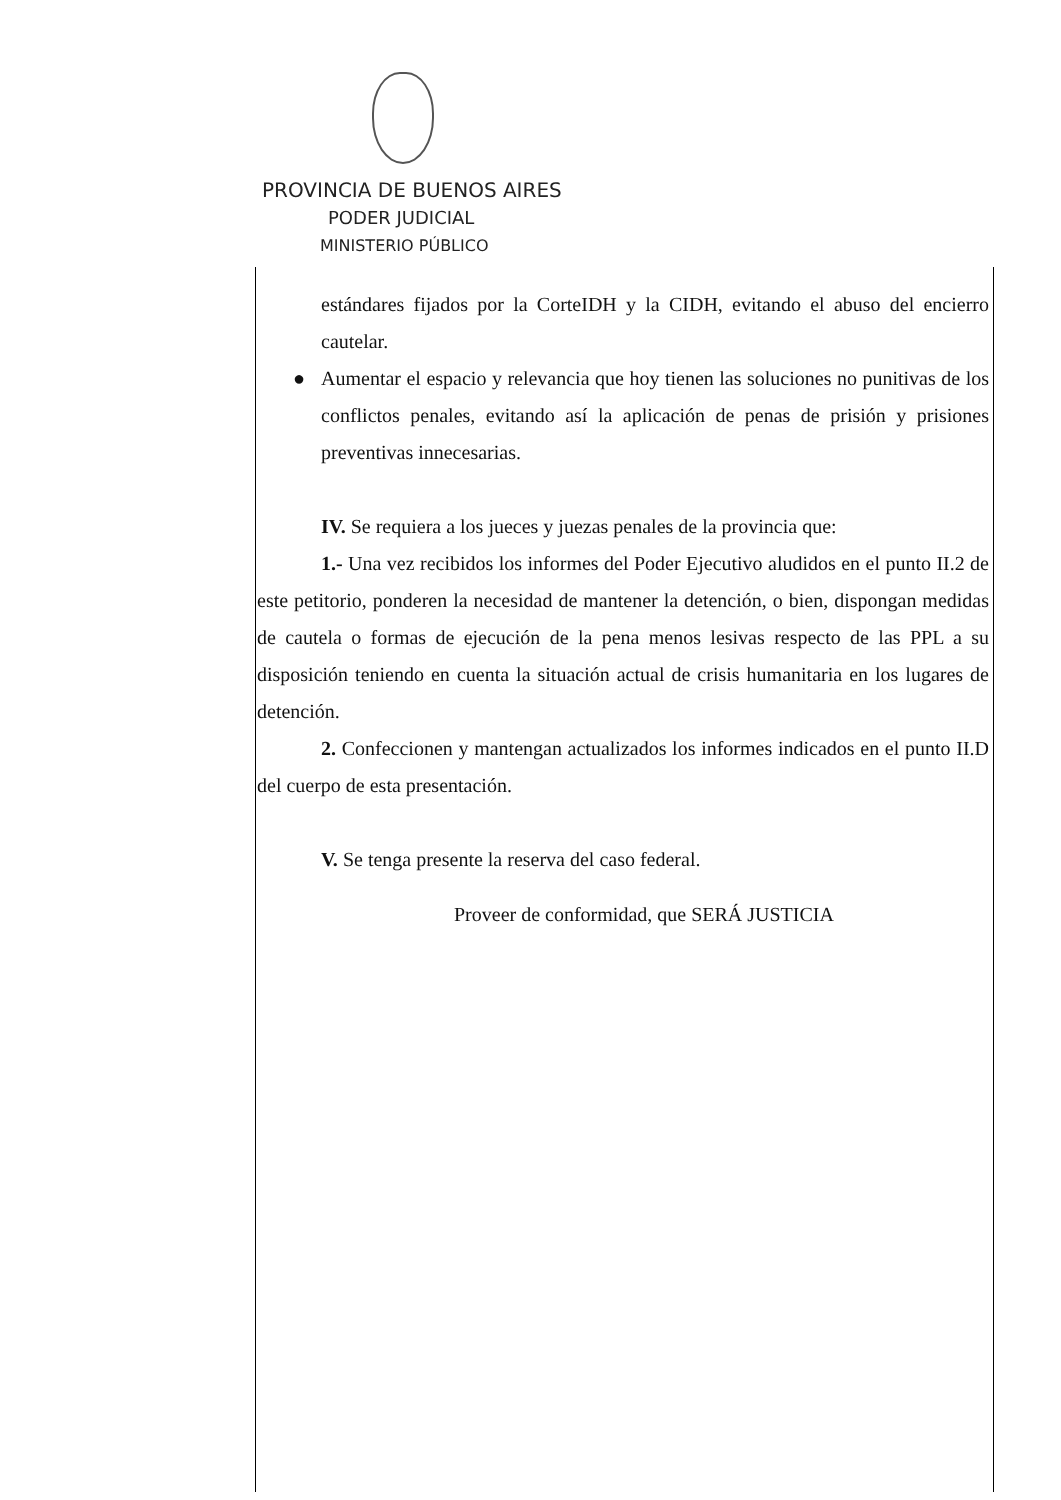PROVINCIA DE BUENOS AIRES
PODER JUDICIAL
MINISTERIO PÚBLICO
estándares fijados por la CorteIDH y la CIDH, evitando el abuso del encierro cautelar.
● Aumentar el espacio y relevancia que hoy tienen las soluciones no punitivas de los conflictos penales, evitando así la aplicación de penas de prisión y prisiones preventivas innecesarias.
IV. Se requiera a los jueces y juezas penales de la provincia que:
1.- Una vez recibidos los informes del Poder Ejecutivo aludidos en el punto II.2 de este petitorio, ponderen la necesidad de mantener la detención, o bien, dispongan medidas de cautela o formas de ejecución de la pena menos lesivas respecto de las PPL a su disposición teniendo en cuenta la situación actual de crisis humanitaria en los lugares de detención.
2. Confeccionen y mantengan actualizados los informes indicados en el punto II.D del cuerpo de esta presentación.
V. Se tenga presente la reserva del caso federal.
Proveer de conformidad, que SERÁ JUSTICIA